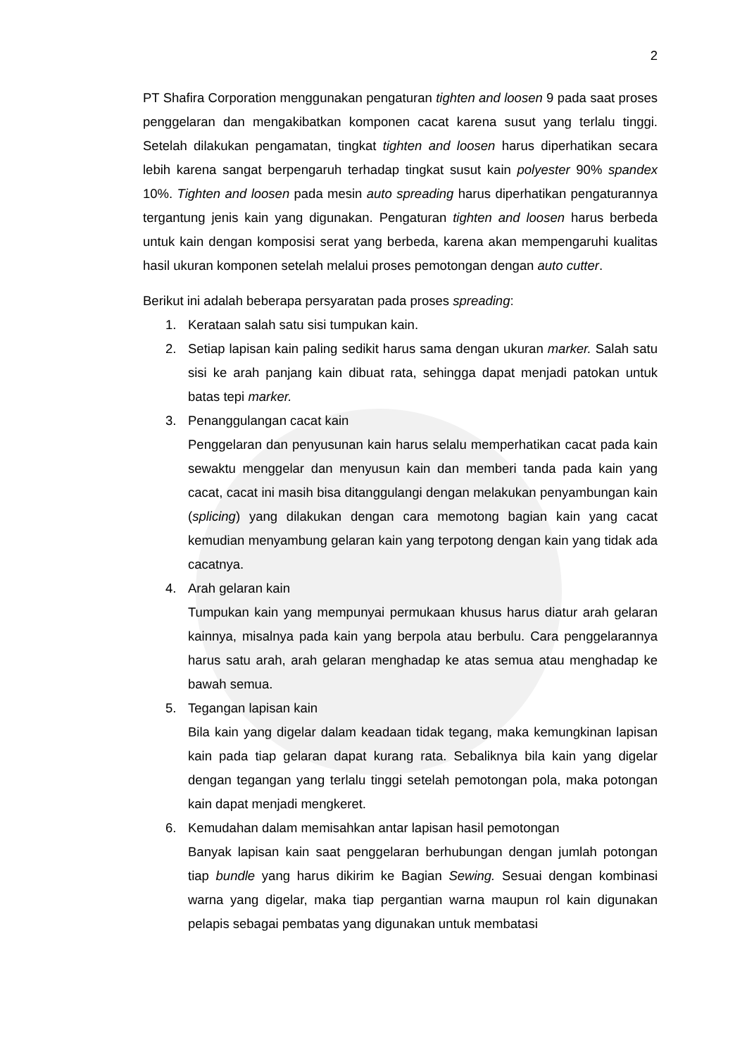2
PT Shafira Corporation menggunakan pengaturan tighten and loosen 9 pada saat proses penggelaran dan mengakibatkan komponen cacat karena susut yang terlalu tinggi. Setelah dilakukan pengamatan, tingkat tighten and loosen harus diperhatikan secara lebih karena sangat berpengaruh terhadap tingkat susut kain polyester 90% spandex 10%. Tighten and loosen pada mesin auto spreading harus diperhatikan pengaturannya tergantung jenis kain yang digunakan. Pengaturan tighten and loosen harus berbeda untuk kain dengan komposisi serat yang berbeda, karena akan mempengaruhi kualitas hasil ukuran komponen setelah melalui proses pemotongan dengan auto cutter.
Berikut ini adalah beberapa persyaratan pada proses spreading:
1. Kerataan salah satu sisi tumpukan kain.
2. Setiap lapisan kain paling sedikit harus sama dengan ukuran marker. Salah satu sisi ke arah panjang kain dibuat rata, sehingga dapat menjadi patokan untuk batas tepi marker.
3. Penanggulangan cacat kain
Penggelaran dan penyusunan kain harus selalu memperhatikan cacat pada kain sewaktu menggelar dan menyusun kain dan memberi tanda pada kain yang cacat, cacat ini masih bisa ditanggulangi dengan melakukan penyambungan kain (splicing) yang dilakukan dengan cara memotong bagian kain yang cacat kemudian menyambung gelaran kain yang terpotong dengan kain yang tidak ada cacatnya.
4. Arah gelaran kain
Tumpukan kain yang mempunyai permukaan khusus harus diatur arah gelaran kainnya, misalnya pada kain yang berpola atau berbulu. Cara penggelarannya harus satu arah, arah gelaran menghadap ke atas semua atau menghadap ke bawah semua.
5. Tegangan lapisan kain
Bila kain yang digelar dalam keadaan tidak tegang, maka kemungkinan lapisan kain pada tiap gelaran dapat kurang rata. Sebaliknya bila kain yang digelar dengan tegangan yang terlalu tinggi setelah pemotongan pola, maka potongan kain dapat menjadi mengkeret.
6. Kemudahan dalam memisahkan antar lapisan hasil pemotongan
Banyak lapisan kain saat penggelaran berhubungan dengan jumlah potongan tiap bundle yang harus dikirim ke Bagian Sewing. Sesuai dengan kombinasi warna yang digelar, maka tiap pergantian warna maupun rol kain digunakan pelapis sebagai pembatas yang digunakan untuk membatasi